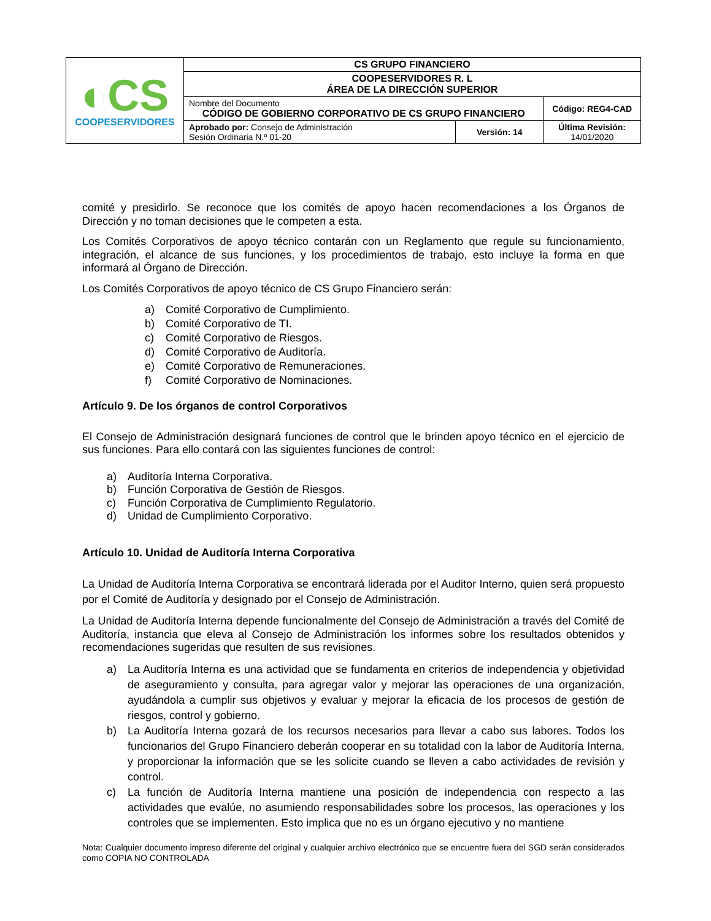| ◐CS COOPESERVIDORES | CS GRUPO FINANCIERO | | |
| | COOPESERVIDORES R. L ÁREA DE LA DIRECCIÓN SUPERIOR | | |
| | Nombre del Documento CÓDIGO DE GOBIERNO CORPORATIVO DE CS GRUPO FINANCIERO | | Código: REG4-CAD |
| | Aprobado por: Consejo de Administración Sesión Ordinaria N.º 01-20 | Versión: 14 | Última Revisión: 14/01/2020 |
comité y presidirlo. Se reconoce que los comités de apoyo hacen recomendaciones a los Órganos de Dirección y no toman decisiones que le competen a esta.
Los Comités Corporativos de apoyo técnico contarán con un Reglamento que regule su funcionamiento, integración, el alcance de sus funciones, y los procedimientos de trabajo, esto incluye la forma en que informará al Órgano de Dirección.
Los Comités Corporativos de apoyo técnico de CS Grupo Financiero serán:
a) Comité Corporativo de Cumplimiento.
b) Comité Corporativo de TI.
c) Comité Corporativo de Riesgos.
d) Comité Corporativo de Auditoría.
e) Comité Corporativo de Remuneraciones.
f) Comité Corporativo de Nominaciones.
Artículo 9. De los órganos de control Corporativos
El Consejo de Administración designará funciones de control que le brinden apoyo técnico en el ejercicio de sus funciones. Para ello contará con las siguientes funciones de control:
a) Auditoría Interna Corporativa.
b) Función Corporativa de Gestión de Riesgos.
c) Función Corporativa de Cumplimiento Regulatorio.
d) Unidad de Cumplimiento Corporativo.
Artículo 10. Unidad de Auditoría Interna Corporativa
La Unidad de Auditoría Interna Corporativa se encontrará liderada por el Auditor Interno, quien será propuesto por el Comité de Auditoría y designado por el Consejo de Administración.
La Unidad de Auditoría Interna depende funcionalmente del Consejo de Administración a través del Comité de Auditoría, instancia que eleva al Consejo de Administración los informes sobre los resultados obtenidos y recomendaciones sugeridas que resulten de sus revisiones.
a) La Auditoría Interna es una actividad que se fundamenta en criterios de independencia y objetividad de aseguramiento y consulta, para agregar valor y mejorar las operaciones de una organización, ayudándola a cumplir sus objetivos y evaluar y mejorar la eficacia de los procesos de gestión de riesgos, control y gobierno.
b) La Auditoría Interna gozará de los recursos necesarios para llevar a cabo sus labores. Todos los funcionarios del Grupo Financiero deberán cooperar en su totalidad con la labor de Auditoría Interna, y proporcionar la información que se les solicite cuando se lleven a cabo actividades de revisión y control.
c) La función de Auditoría Interna mantiene una posición de independencia con respecto a las actividades que evalúe, no asumiendo responsabilidades sobre los procesos, las operaciones y los controles que se implementen. Esto implica que no es un órgano ejecutivo y no mantiene
Nota: Cualquier documento impreso diferente del original y cualquier archivo electrónico que se encuentre fuera del SGD serán considerados como COPIA NO CONTROLADA